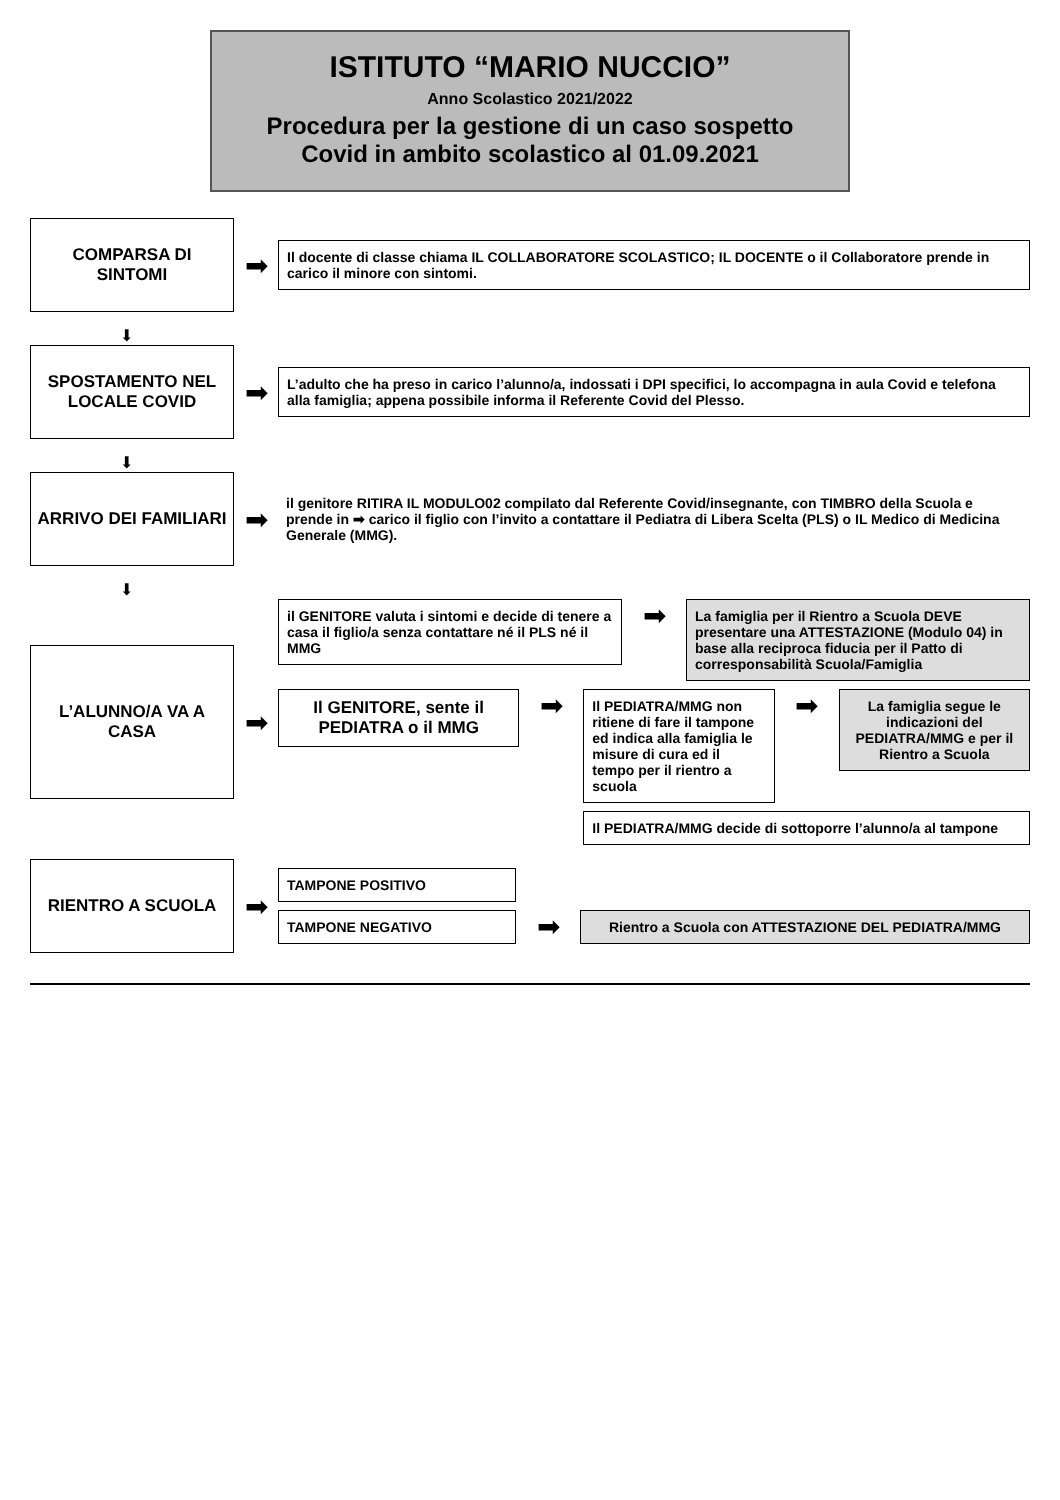ISTITUTO “MARIO NUCCIO”
Anno Scolastico 2021/2022
Procedura per la gestione di un caso sospetto Covid in ambito scolastico al 01.09.2021
COMPARSA DI SINTOMI
➡
Il docente di classe chiama IL COLLABORATORE SCOLASTICO; IL DOCENTE o il Collaboratore prende in carico il minore con sintomi.
⬇
SPOSTAMENTO NEL LOCALE COVID
➡
L’adulto che ha preso in carico l’alunno/a, indossati i DPI specifici, lo accompagna in aula Covid e telefona alla famiglia; appena possibile informa il Referente Covid del Plesso.
⬇
ARRIVO DEI FAMILIARI
➡
il genitore RITIRA IL MODULO02 compilato dal Referente Covid/insegnante, con TIMBRO della Scuola e prende in ➡ carico il figlio con l’invito a contattare il Pediatra di Libera Scelta (PLS) o IL Medico di Medicina Generale (MMG).
⬇
L’ALUNNO/A VA A CASA
➡
il GENITORE valuta i sintomi e decide di tenere a casa il figlio/a senza contattare né il PLS né il MMG
➡
La famiglia per il Rientro a Scuola DEVE presentare una ATTESTAZIONE (Modulo 04) in base alla reciproca fiducia per il Patto di corresponsabilità Scuola/Famiglia
Il GENITORE, sente il PEDIATRA o il MMG
➡
Il PEDIATRA/MMG non ritiene di fare il tampone ed indica alla famiglia le misure di cura ed il tempo per il rientro a scuola
➡
La famiglia segue le indicazioni del PEDIATRA/MMG e per il Rientro a Scuola
Il PEDIATRA/MMG decide di sottoporre l’alunno/a al tampone
RIENTRO A SCUOLA
➡
TAMPONE POSITIVO
TAMPONE NEGATIVO
➡
Rientro a Scuola con ATTESTAZIONE DEL PEDIATRA/MMG